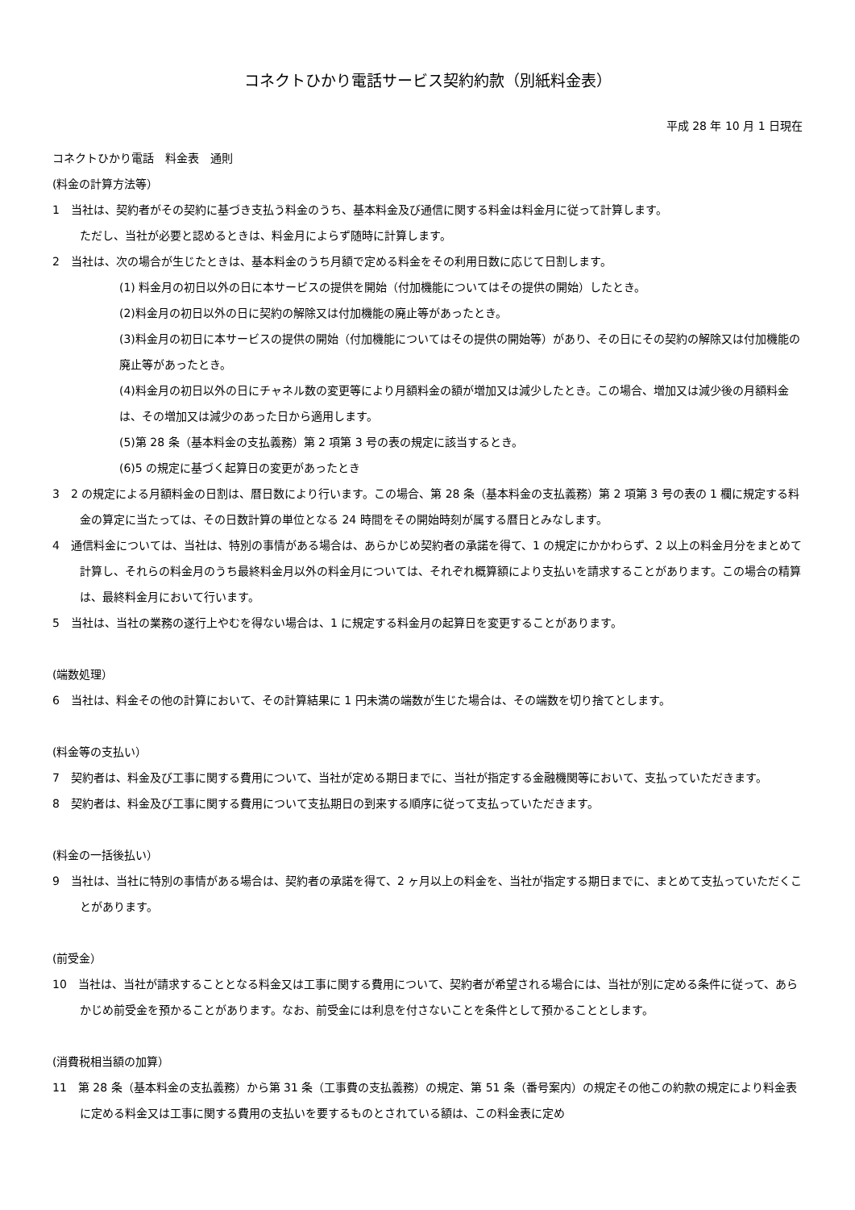コネクトひかり電話サービス契約約款（別紙料金表）
平成 28 年 10 月 1 日現在
コネクトひかり電話　料金表　通則
(料金の計算方法等）
1　当社は、契約者がその契約に基づき支払う料金のうち、基本料金及び通信に関する料金は料金月に従って計算します。
ただし、当社が必要と認めるときは、料金月によらず随時に計算します。
2　当社は、次の場合が生じたときは、基本料金のうち月額で定める料金をその利用日数に応じて日割します。
(1) 料金月の初日以外の日に本サービスの提供を開始（付加機能についてはその提供の開始）したとき。
(2)料金月の初日以外の日に契約の解除又は付加機能の廃止等があったとき。
(3)料金月の初日に本サービスの提供の開始（付加機能についてはその提供の開始等）があり、その日にその契約の解除又は付加機能の廃止等があったとき。
(4)料金月の初日以外の日にチャネル数の変更等により月額料金の額が増加又は減少したとき。この場合、増加又は減少後の月額料金は、その増加又は減少のあった日から適用します。
(5)第 28 条（基本料金の支払義務）第 2 項第 3 号の表の規定に該当するとき。
(6)5 の規定に基づく起算日の変更があったとき
3　2 の規定による月額料金の日割は、暦日数により行います。この場合、第 28 条（基本料金の支払義務）第 2 項第 3 号の表の 1 欄に規定する料金の算定に当たっては、その日数計算の単位となる 24 時間をその開始時刻が属する暦日とみなします。
4　通信料金については、当社は、特別の事情がある場合は、あらかじめ契約者の承諾を得て、1 の規定にかかわらず、2 以上の料金月分をまとめて計算し、それらの料金月のうち最終料金月以外の料金月については、それぞれ概算額により支払いを請求することがあります。この場合の精算は、最終料金月において行います。
5　当社は、当社の業務の遂行上やむを得ない場合は、1 に規定する料金月の起算日を変更することがあります。
(端数処理）
6　当社は、料金その他の計算において、その計算結果に 1 円未満の端数が生じた場合は、その端数を切り捨てとします。
(料金等の支払い）
7　契約者は、料金及び工事に関する費用について、当社が定める期日までに、当社が指定する金融機関等において、支払っていただきます。
8　契約者は、料金及び工事に関する費用について支払期日の到来する順序に従って支払っていただきます。
(料金の一括後払い）
9　当社は、当社に特別の事情がある場合は、契約者の承諾を得て、2 ヶ月以上の料金を、当社が指定する期日までに、まとめて支払っていただくことがあります。
(前受金）
10　当社は、当社が請求することとなる料金又は工事に関する費用について、契約者が希望される場合には、当社が別に定める条件に従って、あらかじめ前受金を預かることがあります。なお、前受金には利息を付さないことを条件として預かることとします。
(消費税相当額の加算）
11　第 28 条（基本料金の支払義務）から第 31 条（工事費の支払義務）の規定、第 51 条（番号案内）の規定その他この約款の規定により料金表に定める料金又は工事に関する費用の支払いを要するものとされている額は、この料金表に定め